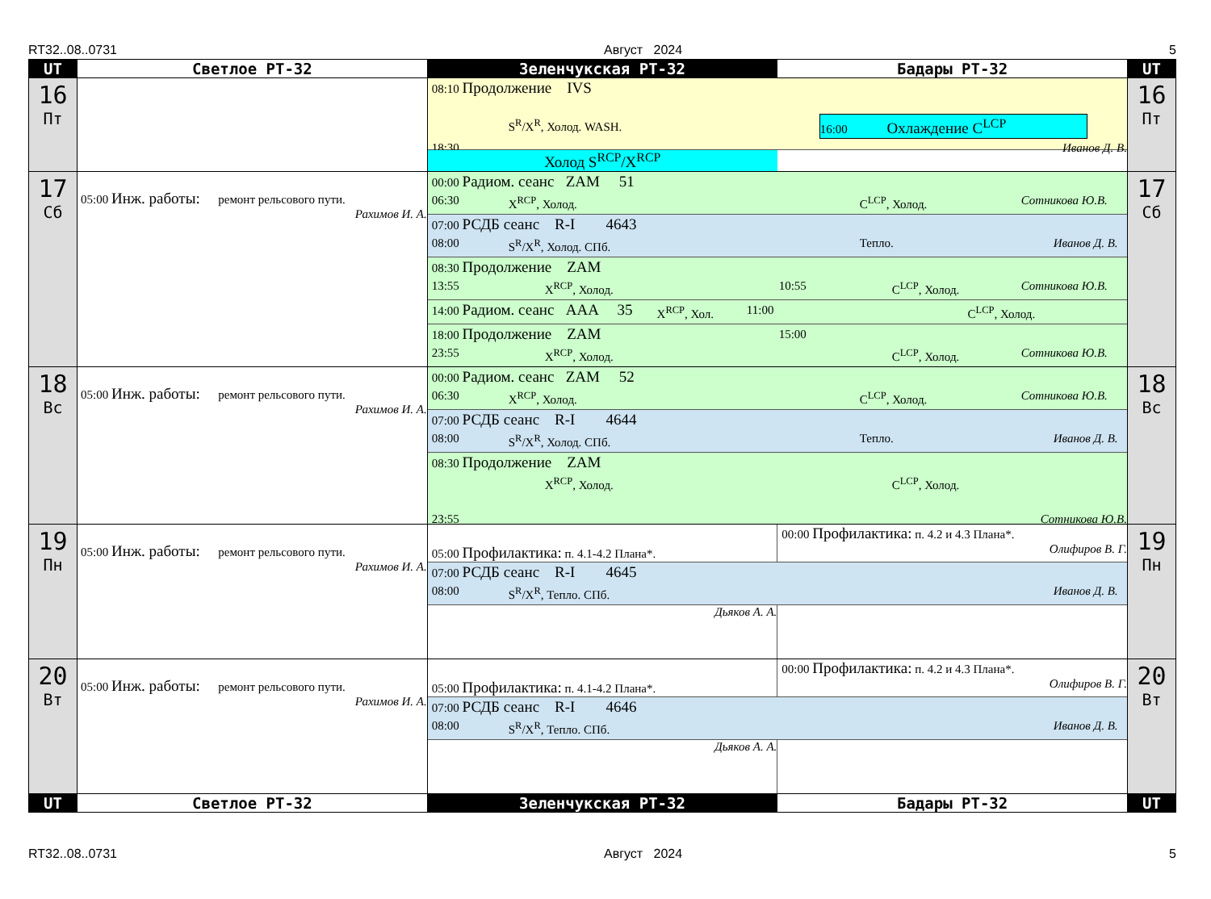RT32..08..0731 Август 2024 5
| UT | Светлое РТ-32 | Зеленчукская РТ-32 | Бадары РТ-32 | UT |
| --- | --- | --- | --- | --- |
| 16 Пт | | 08:10 Продолжение IVS S<sup>R</sup>/X<sup>R</sup>, Холод. WASH. 16:00 Охлаждение C<sup>LCP</sup> 18:30 Иванов Д. В. Холод S<sup>RCP</sup>/X<sup>RCP</sup> | | 16 Пт |
| 17 Сб | 05:00 Инж. работы: ремонт рельсового пути. Рахимов И. А. | 00:00 Радиом. сеанс ZAM 51 06:30 X<sup>RCP</sup>, Холод. C<sup>LCP</sup>, Холод. Сотникова Ю.В. 07:00 РСДБ сеанс R-I 4643 08:00 S<sup>R</sup>/X<sup>R</sup>, Холод. СПб. Тепло. Иванов Д. В. 08:30 Продолжение ZAM 13:55 X<sup>RCP</sup>, Холод. 10:55 C<sup>LCP</sup>, Холод. Сотникова Ю.В. 14:00 Радиом. сеанс AAA 35 X<sup>RCP</sup>, Хол. 11:00 C<sup>LCP</sup>, Холод. 18:00 Продолжение ZAM 15:00 23:55 X<sup>RCP</sup>, Холод. C<sup>LCP</sup>, Холод. Сотникова Ю.В. | | 17 Сб |
| 18 Вс | 05:00 Инж. работы: ремонт рельсового пути. Рахимов И. А. | 00:00 Радиом. сеанс ZAM 52 06:30 X<sup>RCP</sup>, Холод. C<sup>LCP</sup>, Холод. Сотникова Ю.В. 07:00 РСДБ сеанс R-I 4644 08:00 S<sup>R</sup>/X<sup>R</sup>, Холод. СПб. Тепло. Иванов Д. В. 08:30 Продолжение ZAM X<sup>RCP</sup>, Холод. C<sup>LCP</sup>, Холод. 23:55 Сотникова Ю.В. | | 18 Вс |
| 19 Пн | 05:00 Инж. работы: ремонт рельсового пути. Рахимов И. А. | 05:00 Профилактика: п. 4.1-4.2 Плана*. 00:00 Профилактика: п. 4.2 и 4.3 Плана*. Олифиров В. Г. 07:00 РСДБ сеанс R-I 4645 08:00 S<sup>R</sup>/X<sup>R</sup>, Тепло. СПб. Иванов Д. В. Дьяков А. А. | | 19 Пн |
| 20 Вт | 05:00 Инж. работы: ремонт рельсового пути. Рахимов И. А. | 05:00 Профилактика: п. 4.1-4.2 Плана*. 00:00 Профилактика: п. 4.2 и 4.3 Плана*. Олифиров В. Г. 07:00 РСДБ сеанс R-I 4646 08:00 S<sup>R</sup>/X<sup>R</sup>, Тепло. СПб. Иванов Д. В. Дьяков А. А. | | 20 Вт |
| UT | Светлое РТ-32 | Зеленчукская РТ-32 | Бадары РТ-32 | UT |
RT32..08..0731 Август 2024 5